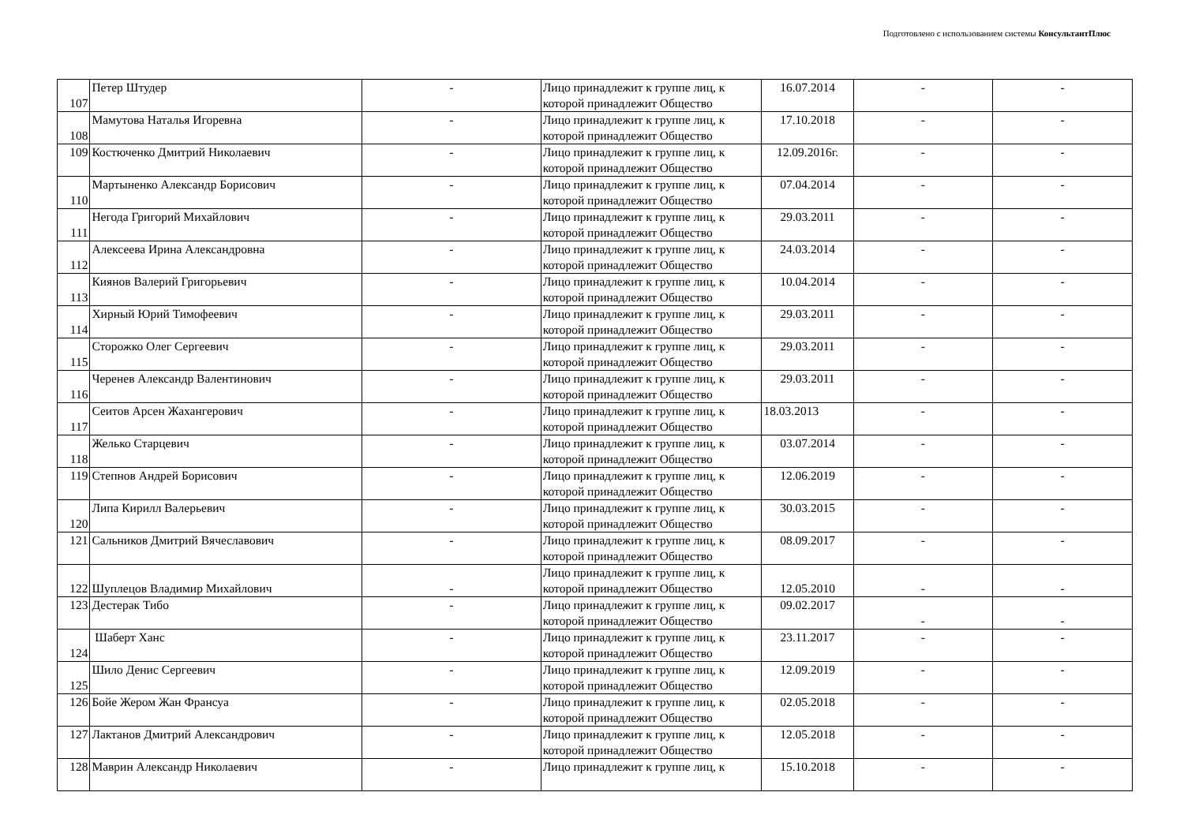Подготовлено с использованием системы КонсультантПлюс
| 107 | Петер Штудер | - | Лицо принадлежит к группе лиц, к которой принадлежит Общество | 16.07.2014 | - | - |
| 108 | Мамутова Наталья Игоревна | - | Лицо принадлежит к группе лиц, к которой принадлежит Общество | 17.10.2018 | - | - |
| 109 | Костюченко Дмитрий Николаевич | - | Лицо принадлежит к группе лиц, к которой принадлежит Общество | 12.09.2016г. | - | - |
| 110 | Мартыненко Александр Борисович | - | Лицо принадлежит к группе лиц, к которой принадлежит Общество | 07.04.2014 | - | - |
| 111 | Негода Григорий Михайлович | - | Лицо принадлежит к группе лиц, к которой принадлежит Общество | 29.03.2011 | - | - |
| 112 | Алексеева Ирина Александровна | - | Лицо принадлежит к группе лиц, к которой принадлежит Общество | 24.03.2014 | - | - |
| 113 | Киянов Валерий Григорьевич | - | Лицо принадлежит к группе лиц, к которой принадлежит Общество | 10.04.2014 | - | - |
| 114 | Хирный Юрий Тимофеевич | - | Лицо принадлежит к группе лиц, к которой принадлежит Общество | 29.03.2011 | - | - |
| 115 | Сторожко Олег Сергеевич | - | Лицо принадлежит к группе лиц, к которой принадлежит Общество | 29.03.2011 | - | - |
| 116 | Черенев Александр Валентинович | - | Лицо принадлежит к группе лиц, к которой принадлежит Общество | 29.03.2011 | - | - |
| 117 | Сеитов Арсен Жахангерович | - | Лицо принадлежит к группе лиц, к которой принадлежит Общество | 18.03.2013 | - | - |
| 118 | Желько Старцевич | - | Лицо принадлежит к группе лиц, к которой принадлежит Общество | 03.07.2014 | - | - |
| 119 | Степнов Андрей Борисович | - | Лицо принадлежит к группе лиц, к которой принадлежит Общество | 12.06.2019 | - | - |
| 120 | Липа Кирилл Валерьевич | - | Лицо принадлежит к группе лиц, к которой принадлежит Общество | 30.03.2015 | - | - |
| 121 | Сальников Дмитрий Вячеславович | - | Лицо принадлежит к группе лиц, к которой принадлежит Общество | 08.09.2017 | - | - |
| 122 | Шуплецов Владимир Михайлович | - | Лицо принадлежит к группе лиц, к которой принадлежит Общество | 12.05.2010 | - | - |
| 123 | Дестерак Тибо | - | Лицо принадлежит к группе лиц, к которой принадлежит Общество | 09.02.2017 | - | - |
| 124 | Шаберт Ханс | - | Лицо принадлежит к группе лиц, к которой принадлежит Общество | 23.11.2017 | - | - |
| 125 | Шило Денис Сергеевич | - | Лицо принадлежит к группе лиц, к которой принадлежит Общество | 12.09.2019 | - | - |
| 126 | Бойе Жером Жан Франсуа | - | Лицо принадлежит к группе лиц, к которой принадлежит Общество | 02.05.2018 | - | - |
| 127 | Лактанов Дмитрий Александрович | - | Лицо принадлежит к группе лиц, к которой принадлежит Общество | 12.05.2018 | - | - |
| 128 | Маврин Александр Николаевич | - | Лицо принадлежит к группе лиц, к | 15.10.2018 | - | - |